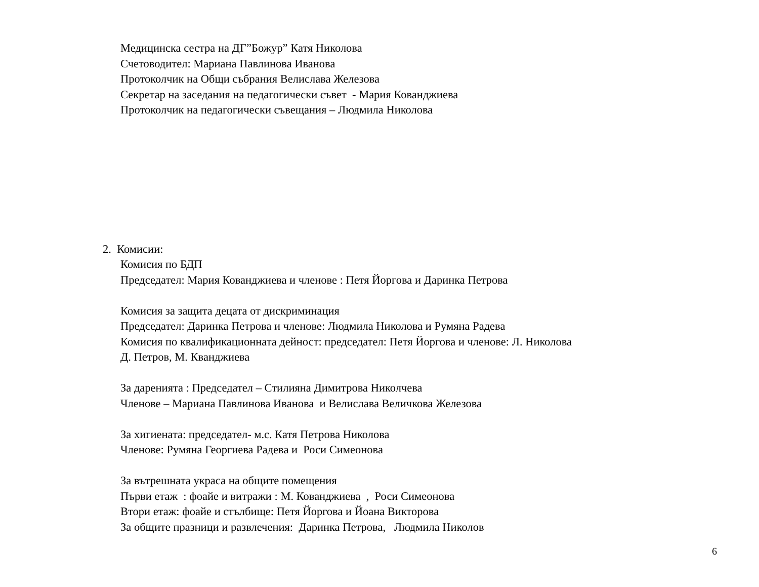Медицинска сестра на ДГ”Божур” Катя Николова
Счетоводител: Мариана Павлинова Иванова
Протоколчик на Общи събрания Велислава Железова
Секретар на заседания на педагогически съвет - Мария Кованджиева
Протоколчик на педагогически съвещания – Людмила Николова
2. Комисии:
Комисия по БДП
Председател: Мария Кованджиева и членове : Петя Йоргова и Даринка Петрова
Комисия за защита децата от дискриминация
Председател: Даринка Петрова и членове: Людмила Николова и Румяна Радева
Комисия по квалификационната дейност: председател: Петя Йоргова и членове: Л. Николова
Д. Петров, М. Кванджиева
За даренията : Председател – Стилияна Димитрова Николчева
Членове – Мариана Павлинова Иванова и Велислава Величкова Железова
За хигиената: председател- м.с. Катя Петрова Николова
Членове: Румяна Георгиева Радева и Роси Симеонова
За вътрешната украса на общите помещения
Първи етаж : фоайе и витражи : М. Кованджиева , Роси Симеонова
Втори етаж: фоайе и стълбище: Петя Йоргова и Йоана Викторова
За общите празници и развлечения: Даринка Петрова, Людмила Николов
6